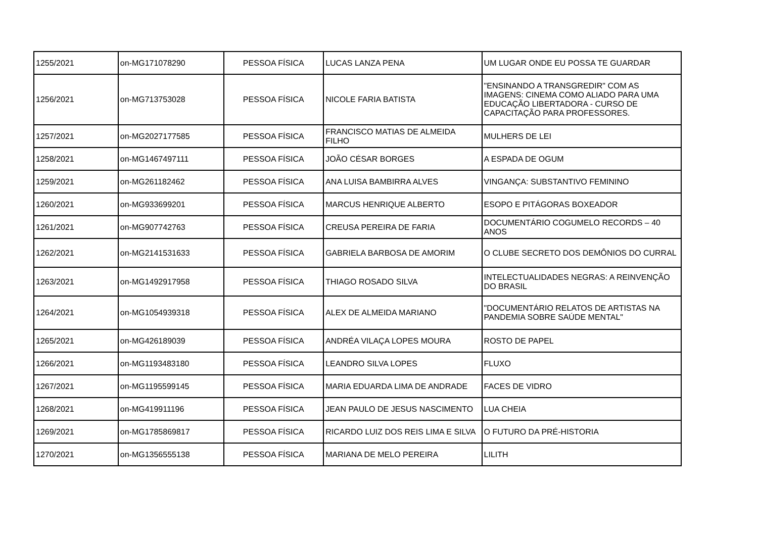| 1255/2021 | on-MG171078290 | PESSOA FÍSICA | LUCAS LANZA PENA | UM LUGAR ONDE EU POSSA TE GUARDAR |
| 1256/2021 | on-MG713753028 | PESSOA FÍSICA | NICOLE FARIA BATISTA | "ENSINANDO A TRANSGREDIR" COM AS IMAGENS: CINEMA COMO ALIADO PARA UMA EDUCAÇÃO LIBERTADORA - CURSO DE CAPACITAÇÃO PARA PROFESSORES. |
| 1257/2021 | on-MG2027177585 | PESSOA FÍSICA | FRANCISCO MATIAS DE ALMEIDA FILHO | MULHERS DE LEI |
| 1258/2021 | on-MG1467497111 | PESSOA FÍSICA | JOÃO CÉSAR BORGES | A ESPADA DE OGUM |
| 1259/2021 | on-MG261182462 | PESSOA FÍSICA | ANA LUISA BAMBIRRA ALVES | VINGANÇA: SUBSTANTIVO FEMININO |
| 1260/2021 | on-MG933699201 | PESSOA FÍSICA | MARCUS HENRIQUE ALBERTO | ESOPO E PITÁGORAS BOXEADOR |
| 1261/2021 | on-MG907742763 | PESSOA FÍSICA | CREUSA PEREIRA DE FARIA | DOCUMENTÁRIO COGUMELO RECORDS – 40 ANOS |
| 1262/2021 | on-MG2141531633 | PESSOA FÍSICA | GABRIELA BARBOSA DE AMORIM | O CLUBE SECRETO DOS DEMÔNIOS DO CURRAL |
| 1263/2021 | on-MG1492917958 | PESSOA FÍSICA | THIAGO ROSADO SILVA | INTELECTUALIDADES NEGRAS: A REINVENÇÃO DO BRASIL |
| 1264/2021 | on-MG1054939318 | PESSOA FÍSICA | ALEX DE ALMEIDA MARIANO | "DOCUMENTÁRIO RELATOS DE ARTISTAS NA PANDEMIA SOBRE SAÚDE MENTAL" |
| 1265/2021 | on-MG426189039 | PESSOA FÍSICA | ANDRÉA VILAÇA LOPES MOURA | ROSTO DE PAPEL |
| 1266/2021 | on-MG1193483180 | PESSOA FÍSICA | LEANDRO SILVA LOPES | FLUXO |
| 1267/2021 | on-MG1195599145 | PESSOA FÍSICA | MARIA EDUARDA LIMA DE ANDRADE | FACES DE VIDRO |
| 1268/2021 | on-MG419911196 | PESSOA FÍSICA | JEAN PAULO DE JESUS NASCIMENTO | LUA CHEIA |
| 1269/2021 | on-MG1785869817 | PESSOA FÍSICA | RICARDO LUIZ DOS REIS LIMA E SILVA | O FUTURO DA PRÉ-HISTORIA |
| 1270/2021 | on-MG1356555138 | PESSOA FÍSICA | MARIANA DE MELO PEREIRA | LILITH |